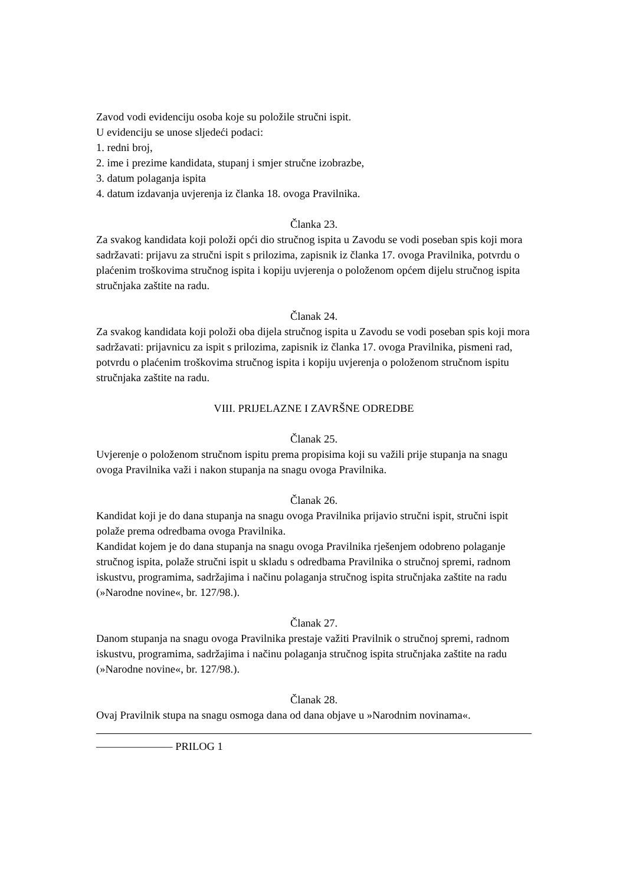Zavod vodi evidenciju osoba koje su položile stručni ispit.
U evidenciju se unose sljedeći podaci:
1. redni broj,
2. ime i prezime kandidata, stupanj i smjer stručne izobrazbe,
3. datum polaganja ispita
4. datum izdavanja uvjerenja iz članka 18. ovoga Pravilnika.
Članka 23.
Za svakog kandidata koji položi opći dio stručnog ispita u Zavodu se vodi poseban spis koji mora sadržavati: prijavu za stručni ispit s prilozima, zapisnik iz članka 17. ovoga Pravilnika, potvrdu o plaćenim troškovima stručnog ispita i kopiju uvjerenja o položenom općem dijelu stručnog ispita stručnjaka zaštite na radu.
Članak 24.
Za svakog kandidata koji položi oba dijela stručnog ispita u Zavodu se vodi poseban spis koji mora sadržavati: prijavnicu za ispit s prilozima, zapisnik iz članka 17. ovoga Pravilnika, pismeni rad, potvrdu o plaćenim troškovima stručnog ispita i kopiju uvjerenja o položenom stručnom ispitu stručnjaka zaštite na radu.
VIII. PRIJELAZNE I ZAVRŠNE ODREDBE
Članak 25.
Uvjerenje o položenom stručnom ispitu prema propisima koji su važili prije stupanja na snagu ovoga Pravilnika važi i nakon stupanja na snagu ovoga Pravilnika.
Članak 26.
Kandidat koji je do dana stupanja na snagu ovoga Pravilnika prijavio stručni ispit, stručni ispit polaže prema odredbama ovoga Pravilnika.
Kandidat kojem je do dana stupanja na snagu ovoga Pravilnika rješenjem odobreno polaganje stručnog ispita, polaže stručni ispit u skladu s odredbama Pravilnika o stručnoj spremi, radnom iskustvu, programima, sadržajima i načinu polaganja stručnog ispita stručnjaka zaštite na radu (»Narodne novine«, br. 127/98.).
Članak 27.
Danom stupanja na snagu ovoga Pravilnika prestaje važiti Pravilnik o stručnoj spremi, radnom iskustvu, programima, sadržajima i načinu polaganja stručnog ispita stručnjaka zaštite na radu (»Narodne novine«, br. 127/98.).
Članak 28.
Ovaj Pravilnik stupa na snagu osmoga dana od dana objave u »Narodnim novinama«.
——————— PRILOG 1